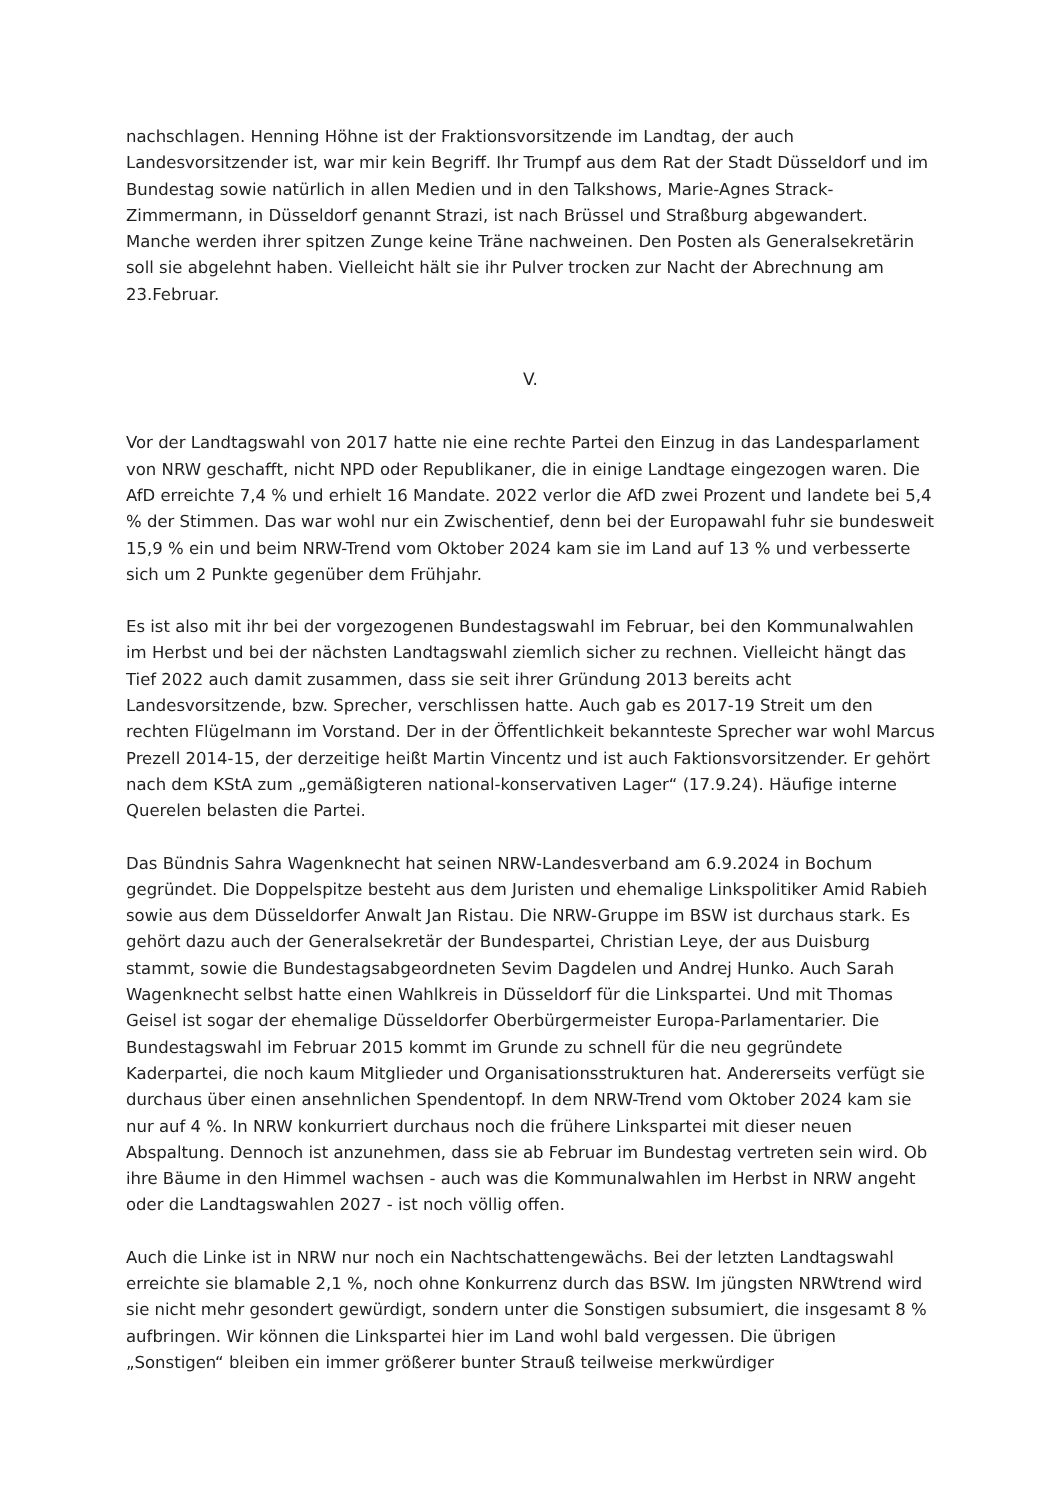nachschlagen. Henning Höhne ist der Fraktionsvorsitzende im Landtag, der auch Landesvorsitzender ist, war mir kein Begriff. Ihr Trumpf aus dem Rat der Stadt Düsseldorf und im Bundestag sowie natürlich in allen Medien und in den Talkshows, Marie-Agnes Strack-Zimmermann, in Düsseldorf genannt Strazi, ist nach Brüssel und Straßburg abgewandert. Manche werden ihrer spitzen Zunge keine Träne nachweinen. Den Posten als Generalsekretärin soll sie abgelehnt haben. Vielleicht hält sie ihr Pulver trocken zur Nacht der Abrechnung am 23.Februar.
V.
Vor der Landtagswahl von 2017 hatte nie eine rechte Partei den Einzug in das Landesparlament von NRW geschafft, nicht NPD oder Republikaner, die in einige Landtage eingezogen waren. Die AfD erreichte 7,4 % und erhielt 16 Mandate. 2022 verlor die AfD zwei Prozent und landete bei 5,4 % der Stimmen. Das war wohl nur ein Zwischentief, denn bei der Europawahl fuhr sie bundesweit 15,9 % ein und beim NRW-Trend vom Oktober 2024 kam sie im Land auf 13 % und verbesserte sich um 2 Punkte gegenüber dem Frühjahr.
Es ist also mit ihr bei der vorgezogenen Bundestagswahl im Februar, bei den Kommunalwahlen im Herbst und bei der nächsten Landtagswahl ziemlich sicher zu rechnen. Vielleicht hängt das Tief 2022 auch damit zusammen, dass sie seit ihrer Gründung 2013 bereits acht Landesvorsitzende, bzw. Sprecher, verschlissen hatte. Auch gab es 2017-19 Streit um den rechten Flügelmann im Vorstand. Der in der Öffentlichkeit bekannteste Sprecher war wohl Marcus Prezell 2014-15, der derzeitige heißt Martin Vincentz und ist auch Faktionsvorsitzender. Er gehört nach dem KStA zum „gemäßigteren national-konservativen Lager“ (17.9.24). Häufige interne Querelen belasten die Partei.
Das Bündnis Sahra Wagenknecht hat seinen NRW-Landesverband am 6.9.2024 in Bochum gegründet. Die Doppelspitze besteht aus dem Juristen und ehemalige Linkspolitiker Amid Rabieh sowie aus dem Düsseldorfer Anwalt Jan Ristau. Die NRW-Gruppe im BSW ist durchaus stark. Es gehört dazu auch der Generalsekretär der Bundespartei, Christian Leye, der aus Duisburg stammt, sowie die Bundestagsabgeordneten Sevim Dagdelen und Andrej Hunko. Auch Sarah Wagenknecht selbst hatte einen Wahlkreis in Düsseldorf für die Linkspartei. Und mit Thomas Geisel ist sogar der ehemalige Düsseldorfer Oberbürgermeister Europa-Parlamentarier. Die Bundestagswahl im Februar 2015 kommt im Grunde zu schnell für die neu gegründete Kaderpartei, die noch kaum Mitglieder und Organisationsstrukturen hat. Andererseits verfügt sie durchaus über einen ansehnlichen Spendentopf. In dem NRW-Trend vom Oktober 2024 kam sie nur auf 4 %. In NRW konkurriert durchaus noch die frühere Linkspartei mit dieser neuen Abspaltung. Dennoch ist anzunehmen, dass sie ab Februar im Bundestag vertreten sein wird. Ob ihre Bäume in den Himmel wachsen - auch was die Kommunalwahlen im Herbst in NRW angeht oder die Landtagswahlen 2027 - ist noch völlig offen.
Auch die Linke ist in NRW nur noch ein Nachtschattengewächs. Bei der letzten Landtagswahl erreichte sie blamable 2,1 %, noch ohne Konkurrenz durch das BSW. Im jüngsten NRWtrend wird sie nicht mehr gesondert gewürdigt, sondern unter die Sonstigen subsumiert, die insgesamt 8 % aufbringen. Wir können die Linkspartei hier im Land wohl bald vergessen. Die übrigen „Sonstigen“ bleiben ein immer größerer bunter Strauß teilweise merkwürdiger